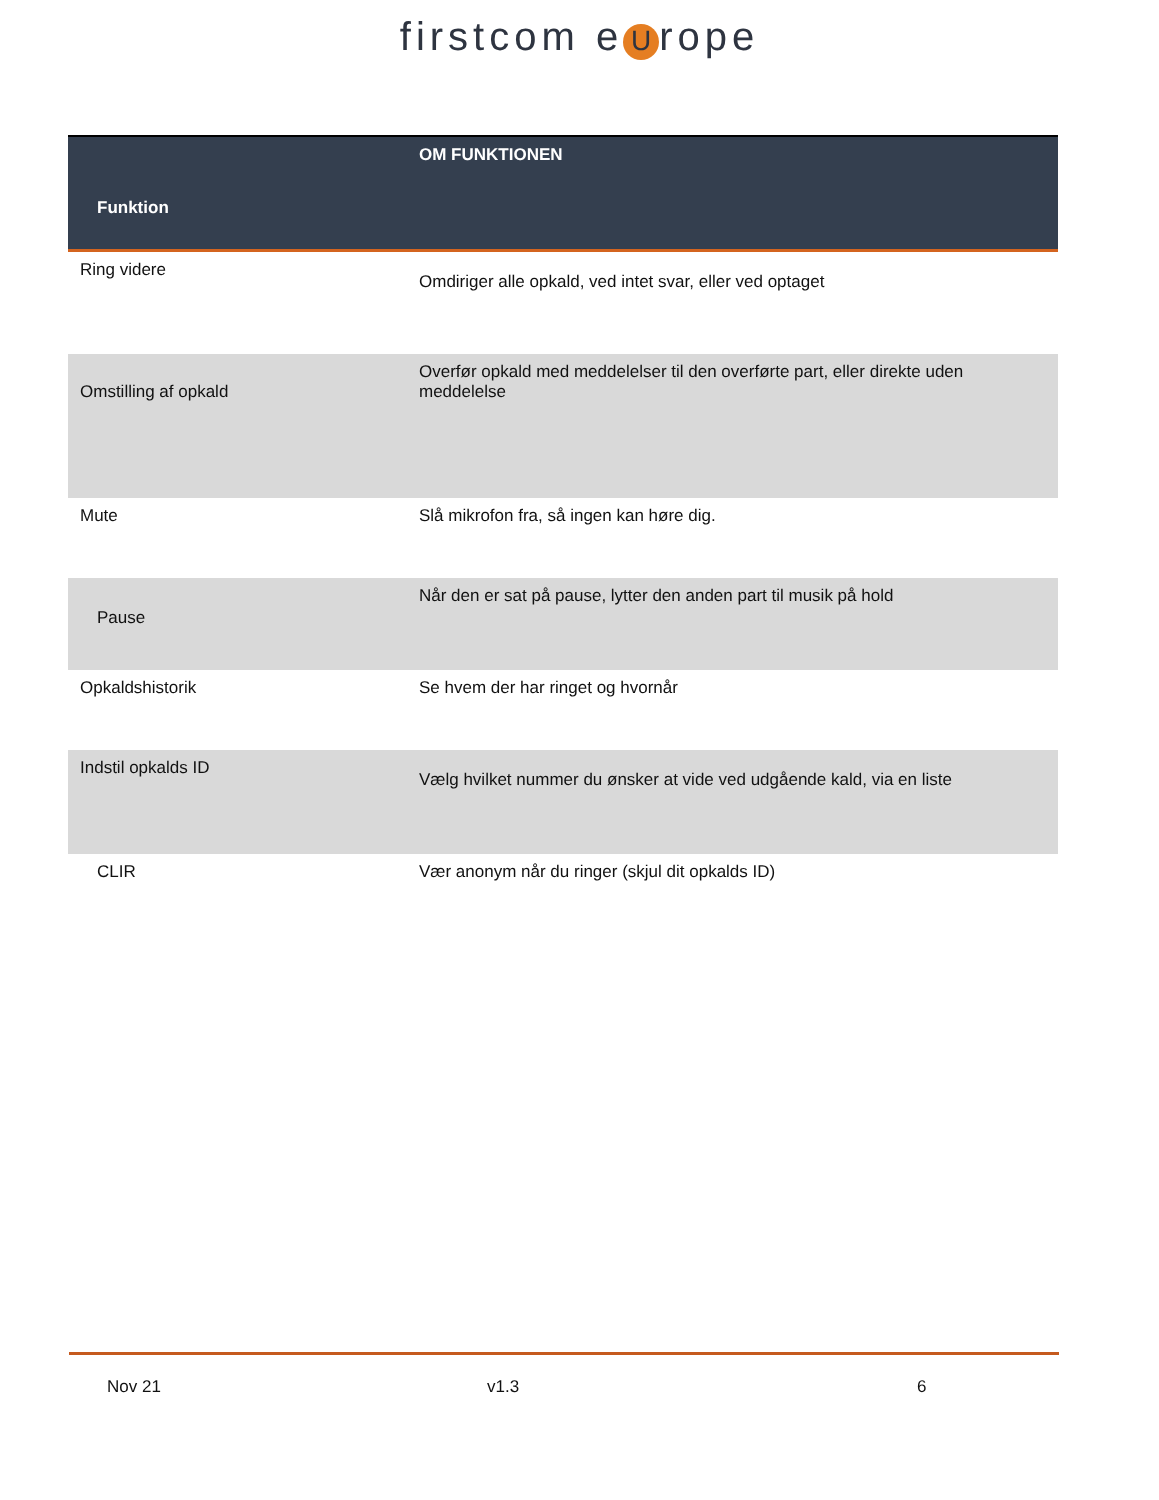firstcom e U rope
| Funktion | OM FUNKTIONEN |
| --- | --- |
| Ring videre | Omdiriger alle opkald, ved intet svar, eller ved optaget |
| Omstilling af opkald | Overfør opkald med meddelelser til den overførte part, eller direkte uden meddelelse |
| Mute | Slå mikrofon fra, så ingen kan høre dig. |
| Pause | Når den er sat på pause, lytter den anden part til musik på hold |
| Opkaldshistorik | Se hvem der har ringet og hvornår |
| Indstil opkalds ID | Vælg hvilket nummer du ønsker at vide ved udgående kald, via en liste |
| CLIR | Vær anonym når du ringer (skjul dit opkalds ID) |
Nov 21 v1.3 6